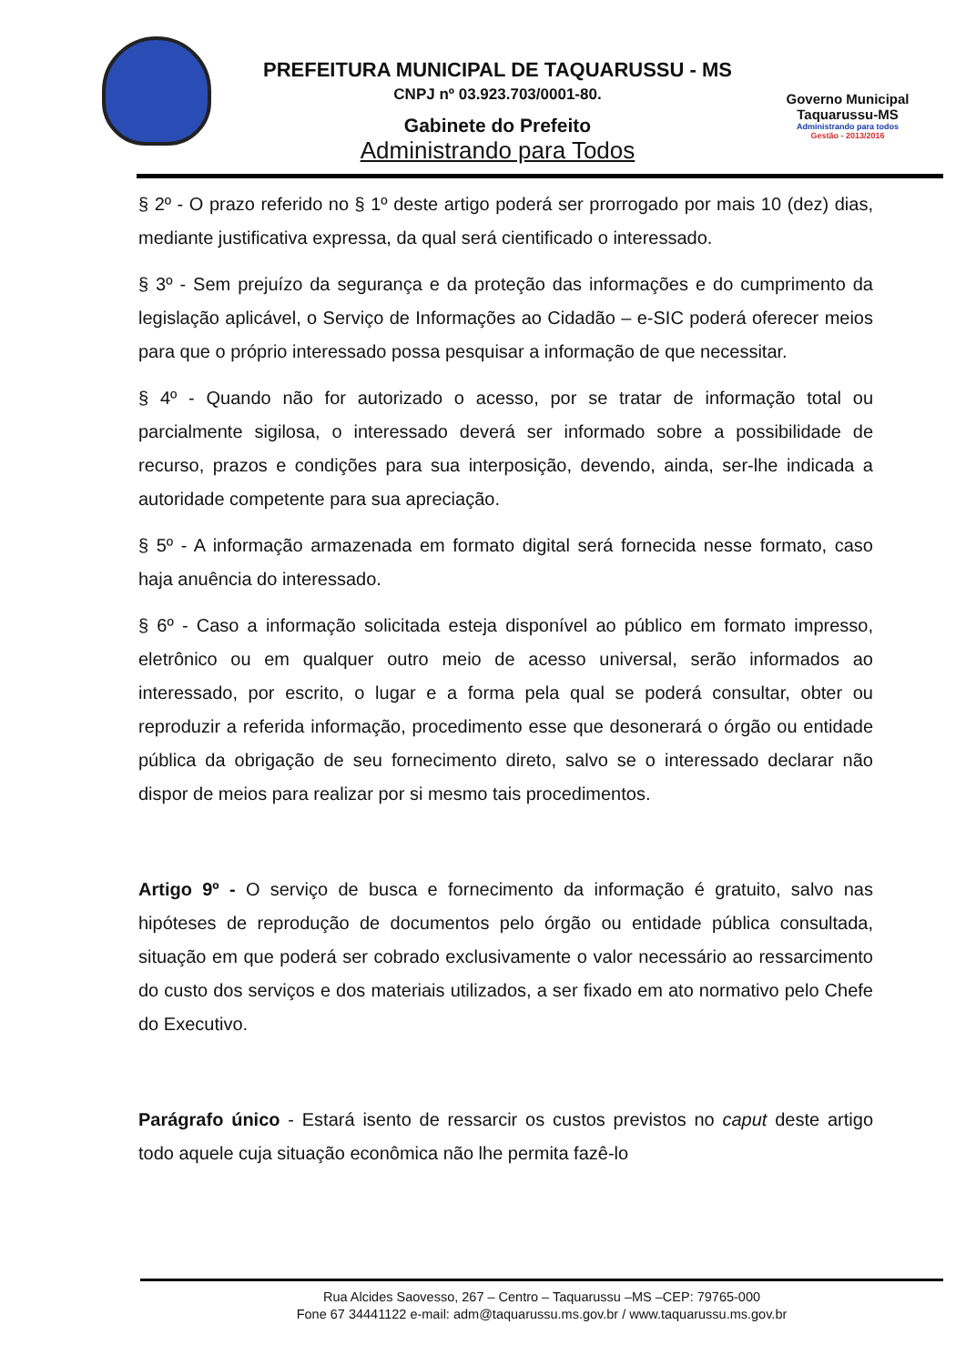PREFEITURA MUNICIPAL DE TAQUARUSSU - MS
CNPJ nº 03.923.703/0001-80.
Gabinete do Prefeito
Administrando para Todos
Governo Municipal
Taquarussu-MS
Administrando para todos
Gestão - 2013/2016
§ 2º - O prazo referido no § 1º deste artigo poderá ser prorrogado por mais 10 (dez) dias, mediante justificativa expressa, da qual será cientificado o interessado.
§ 3º - Sem prejuízo da segurança e da proteção das informações e do cumprimento da legislação aplicável, o Serviço de Informações ao Cidadão – e-SIC poderá oferecer meios para que o próprio interessado possa pesquisar a informação de que necessitar.
§ 4º - Quando não for autorizado o acesso, por se tratar de informação total ou parcialmente sigilosa, o interessado deverá ser informado sobre a possibilidade de recurso, prazos e condições para sua interposição, devendo, ainda, ser-lhe indicada a autoridade competente para sua apreciação.
§ 5º - A informação armazenada em formato digital será fornecida nesse formato, caso haja anuência do interessado.
§ 6º - Caso a informação solicitada esteja disponível ao público em formato impresso, eletrônico ou em qualquer outro meio de acesso universal, serão informados ao interessado, por escrito, o lugar e a forma pela qual se poderá consultar, obter ou reproduzir a referida informação, procedimento esse que desonerará o órgão ou entidade pública da obrigação de seu fornecimento direto, salvo se o interessado declarar não dispor de meios para realizar por si mesmo tais procedimentos.
Artigo 9º - O serviço de busca e fornecimento da informação é gratuito, salvo nas hipóteses de reprodução de documentos pelo órgão ou entidade pública consultada, situação em que poderá ser cobrado exclusivamente o valor necessário ao ressarcimento do custo dos serviços e dos materiais utilizados, a ser fixado em ato normativo pelo Chefe do Executivo.
Parágrafo único - Estará isento de ressarcir os custos previstos no caput deste artigo todo aquele cuja situação econômica não lhe permita fazê-lo
Rua Alcides Saovesso, 267 – Centro – Taquarussu –MS –CEP: 79765-000
Fone 67 34441122 e-mail: adm@taquarussu.ms.gov.br / www.taquarussu.ms.gov.br